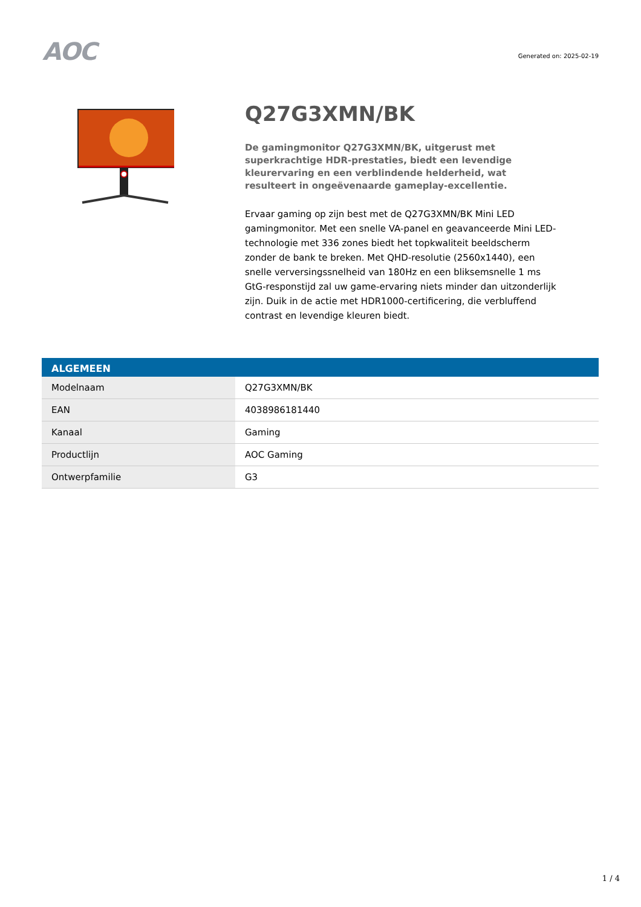AOC
Generated on: 2025-02-19
Q27G3XMN/BK
De gamingmonitor Q27G3XMN/BK, uitgerust met superkrachtige HDR-prestaties, biedt een levendige kleurervaring en een verblindende helderheid, wat resulteert in ongeëvenaarde gameplay-excellentie.
Ervaar gaming op zijn best met de Q27G3XMN/BK Mini LED gamingmonitor. Met een snelle VA-panel en geavanceerde Mini LED-technologie met 336 zones biedt het topkwaliteit beeldscherm zonder de bank te breken. Met QHD-resolutie (2560x1440), een snelle verversingssnelheid van 180Hz en een bliksemsnelle 1 ms GtG-responstijd zal uw game-ervaring niets minder dan uitzonderlijk zijn. Duik in de actie met HDR1000-certificering, die verbluffend contrast en levendige kleuren biedt.
| ALGEMEEN | |
| --- | --- |
| Modelnaam | Q27G3XMN/BK |
| EAN | 4038986181440 |
| Kanaal | Gaming |
| Productlijn | AOC Gaming |
| Ontwerpfamilie | G3 |
1 / 4